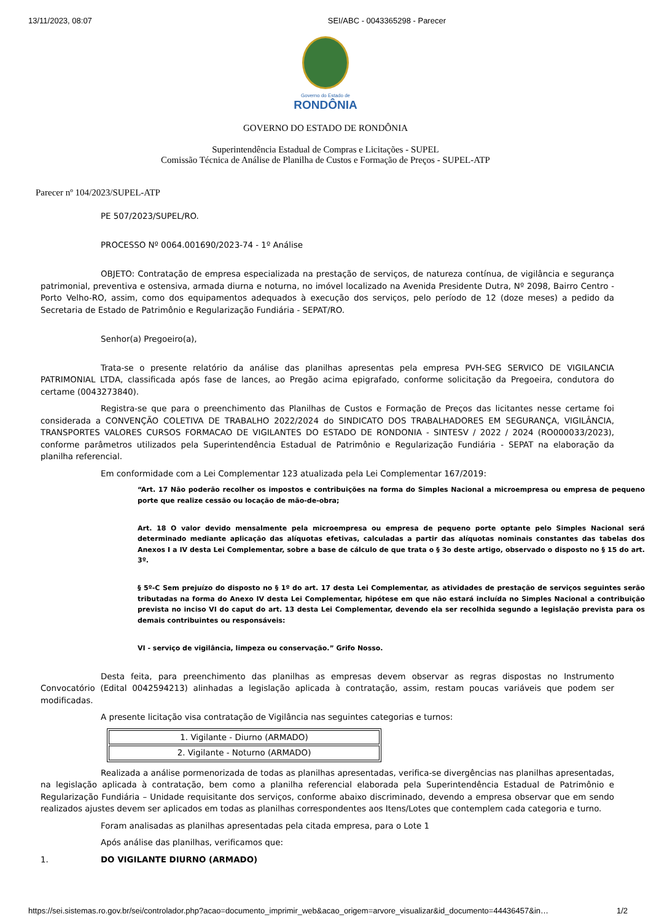13/11/2023, 08:07 SEI/ABC - 0043365298 - Parecer
Governo do Estado de
RONDÔNIA
GOVERNO DO ESTADO DE RONDÔNIA
Superintendência Estadual de Compras e Licitações - SUPEL
Comissão Técnica de Análise de Planilha de Custos e Formação de Preços - SUPEL-ATP
Parecer nº 104/2023/SUPEL-ATP
PE 507/2023/SUPEL/RO.
PROCESSO Nº 0064.001690/2023-74 - 1º Análise
OBJETO: Contratação de empresa especializada na prestação de serviços, de natureza contínua, de vigilância e segurança patrimonial, preventiva e ostensiva, armada diurna e noturna, no imóvel localizado na Avenida Presidente Dutra, Nº 2098, Bairro Centro - Porto Velho-RO, assim, como dos equipamentos adequados à execução dos serviços, pelo período de 12 (doze meses) a pedido da Secretaria de Estado de Patrimônio e Regularização Fundiária - SEPAT/RO.
Senhor(a) Pregoeiro(a),
Trata-se o presente relatório da análise das planilhas apresentas pela empresa PVH-SEG SERVICO DE VIGILANCIA PATRIMONIAL LTDA, classificada após fase de lances, ao Pregão acima epigrafado, conforme solicitação da Pregoeira, condutora do certame (0043273840).
Registra-se que para o preenchimento das Planilhas de Custos e Formação de Preços das licitantes nesse certame foi considerada a CONVENÇÃO COLETIVA DE TRABALHO 2022/2024 do SINDICATO DOS TRABALHADORES EM SEGURANÇA, VIGILÂNCIA, TRANSPORTES VALORES CURSOS FORMACAO DE VIGILANTES DO ESTADO DE RONDONIA - SINTESV / 2022 / 2024 (RO000033/2023), conforme parâmetros utilizados pela Superintendência Estadual de Patrimônio e Regularização Fundiária - SEPAT na elaboração da planilha referencial.
Em conformidade com a Lei Complementar 123 atualizada pela Lei Complementar 167/2019:
“Art. 17 Não poderão recolher os impostos e contribuições na forma do Simples Nacional a microempresa ou empresa de pequeno porte que realize cessão ou locação de mão-de-obra;
Art. 18 O valor devido mensalmente pela microempresa ou empresa de pequeno porte optante pelo Simples Nacional será determinado mediante aplicação das alíquotas efetivas, calculadas a partir das alíquotas nominais constantes das tabelas dos Anexos I a IV desta Lei Complementar, sobre a base de cálculo de que trata o § 3o deste artigo, observado o disposto no § 15 do art. 3º.
§ 5º-C Sem prejuízo do disposto no § 1º do art. 17 desta Lei Complementar, as atividades de prestação de serviços seguintes serão tributadas na forma do Anexo IV desta Lei Complementar, hipótese em que não estará incluída no Simples Nacional a contribuição prevista no inciso VI do caput do art. 13 desta Lei Complementar, devendo ela ser recolhida segundo a legislação prevista para os demais contribuintes ou responsáveis:
VI - serviço de vigilância, limpeza ou conservação.” Grifo Nosso.
Desta feita, para preenchimento das planilhas as empresas devem observar as regras dispostas no Instrumento Convocatório (Edital 0042594213) alinhadas a legislação aplicada à contratação, assim, restam poucas variáveis que podem ser modificadas.
A presente licitação visa contratação de Vigilância nas seguintes categorias e turnos:
| 1. Vigilante - Diurno (ARMADO) |
| 2. Vigilante - Noturno (ARMADO) |
Realizada a análise pormenorizada de todas as planilhas apresentadas, verifica-se divergências nas planilhas apresentadas, na legislação aplicada à contratação, bem como a planilha referencial elaborada pela Superintendência Estadual de Patrimônio e Regularização Fundiária – Unidade requisitante dos serviços, conforme abaixo discriminado, devendo a empresa observar que em sendo realizados ajustes devem ser aplicados em todas as planilhas correspondentes aos Itens/Lotes que contemplem cada categoria e turno.
Foram analisadas as planilhas apresentadas pela citada empresa, para o Lote 1
Após análise das planilhas, verificamos que:
1. DO VIGILANTE DIURNO (ARMADO)
https://sei.sistemas.ro.gov.br/sei/controlador.php?acao=documento_imprimir_web&acao_origem=arvore_visualizar&id_documento=44436457&in… 1/2